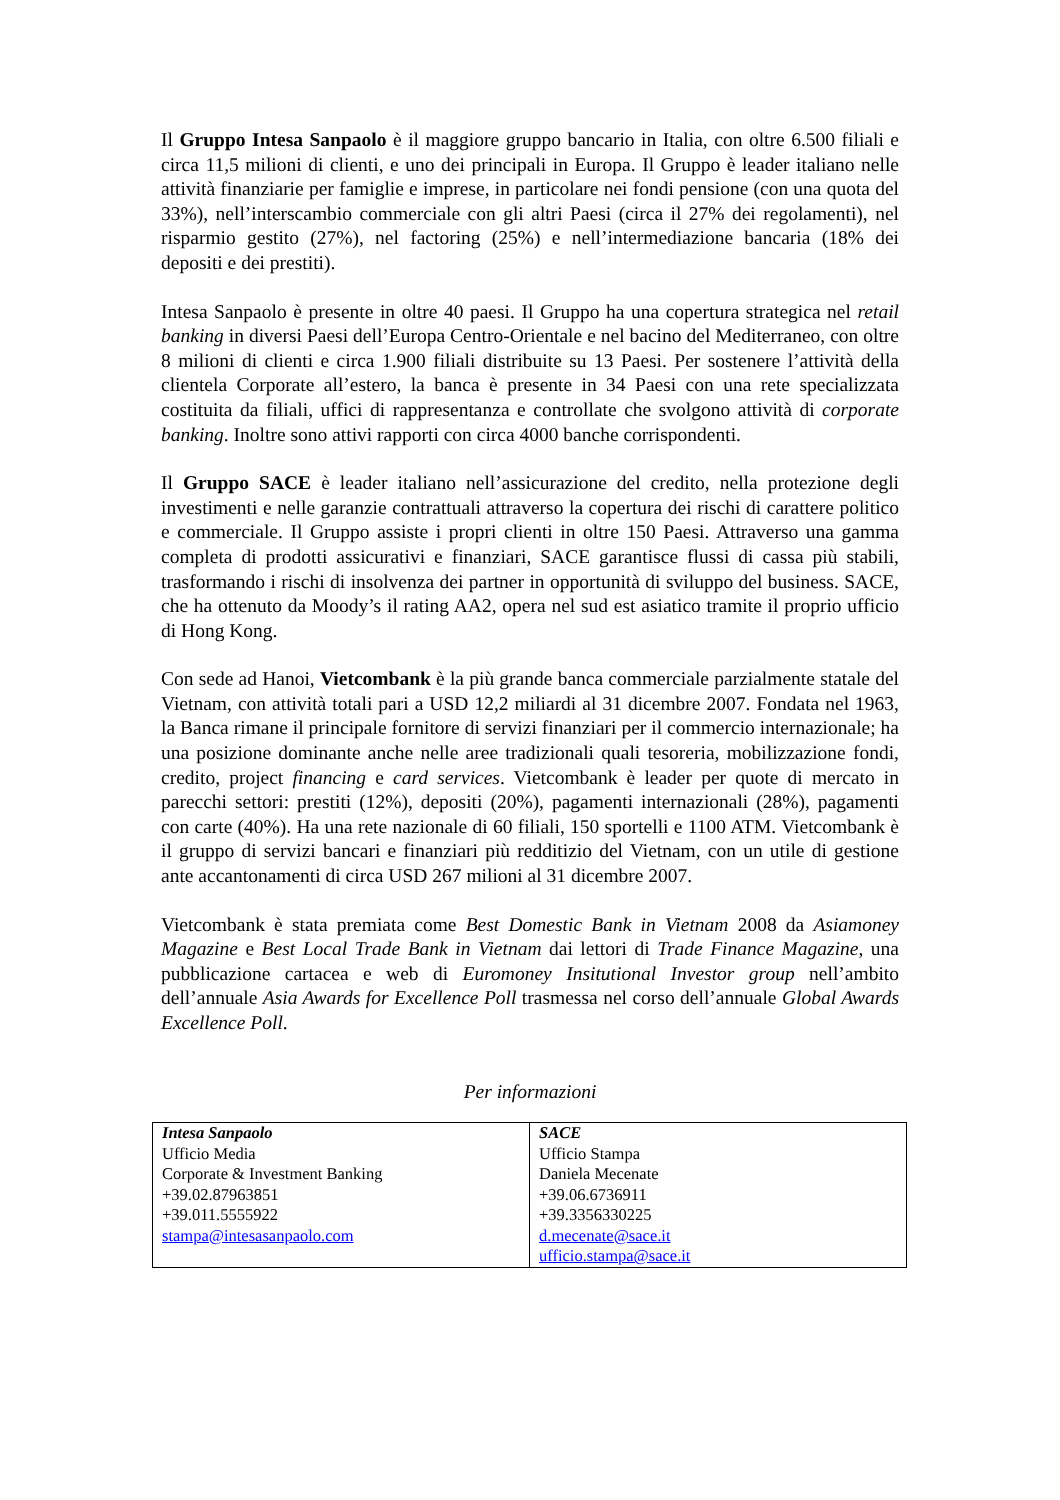Il Gruppo Intesa Sanpaolo è il maggiore gruppo bancario in Italia, con oltre 6.500 filiali e circa 11,5 milioni di clienti, e uno dei principali in Europa. Il Gruppo è leader italiano nelle attività finanziarie per famiglie e imprese, in particolare nei fondi pensione (con una quota del 33%), nell’interscambio commerciale con gli altri Paesi (circa il 27% dei regolamenti), nel risparmio gestito (27%), nel factoring (25%) e nell’intermediazione bancaria (18% dei depositi e dei prestiti).
Intesa Sanpaolo è presente in oltre 40 paesi. Il Gruppo ha una copertura strategica nel retail banking in diversi Paesi dell’Europa Centro-Orientale e nel bacino del Mediterraneo, con oltre 8 milioni di clienti e circa 1.900 filiali distribuite su 13 Paesi. Per sostenere l’attività della clientela Corporate all’estero, la banca è presente in 34 Paesi con una rete specializzata costituita da filiali, uffici di rappresentanza e controllate che svolgono attività di corporate banking. Inoltre sono attivi rapporti con circa 4000 banche corrispondenti.
Il Gruppo SACE è leader italiano nell’assicurazione del credito, nella protezione degli investimenti e nelle garanzie contrattuali attraverso la copertura dei rischi di carattere politico e commerciale. Il Gruppo assiste i propri clienti in oltre 150 Paesi. Attraverso una gamma completa di prodotti assicurativi e finanziari, SACE garantisce flussi di cassa più stabili, trasformando i rischi di insolvenza dei partner in opportunità di sviluppo del business. SACE, che ha ottenuto da Moody’s il rating AA2, opera nel sud est asiatico tramite il proprio ufficio di Hong Kong.
Con sede ad Hanoi, Vietcombank è la più grande banca commerciale parzialmente statale del Vietnam, con attività totali pari a USD 12,2 miliardi al 31 dicembre 2007. Fondata nel 1963, la Banca rimane il principale fornitore di servizi finanziari per il commercio internazionale; ha una posizione dominante anche nelle aree tradizionali quali tesoreria, mobilizzazione fondi, credito, project financing e card services. Vietcombank è leader per quote di mercato in parecchi settori: prestiti (12%), depositi (20%), pagamenti internazionali (28%), pagamenti con carte (40%). Ha una rete nazionale di 60 filiali, 150 sportelli e 1100 ATM. Vietcombank è il gruppo di servizi bancari e finanziari più redditizio del Vietnam, con un utile di gestione ante accantonamenti di circa USD 267 milioni al 31 dicembre 2007.
Vietcombank è stata premiata come Best Domestic Bank in Vietnam 2008 da Asiamoney Magazine e Best Local Trade Bank in Vietnam dai lettori di Trade Finance Magazine, una pubblicazione cartacea e web di Euromoney Insitutional Investor group nell’ambito dell’annuale Asia Awards for Excellence Poll trasmessa nel corso dell’annuale Global Awards Excellence Poll.
Per informazioni
| Intesa Sanpaolo Ufficio Media Corporate & Investment Banking +39.02.87963851 +39.011.5555922 stampa@intesasanpaolo.com | SACE Ufficio Stampa Daniela Mecenate +39.06.6736911 +39.3356330225 d.mecenate@sace.it ufficio.stampa@sace.it |